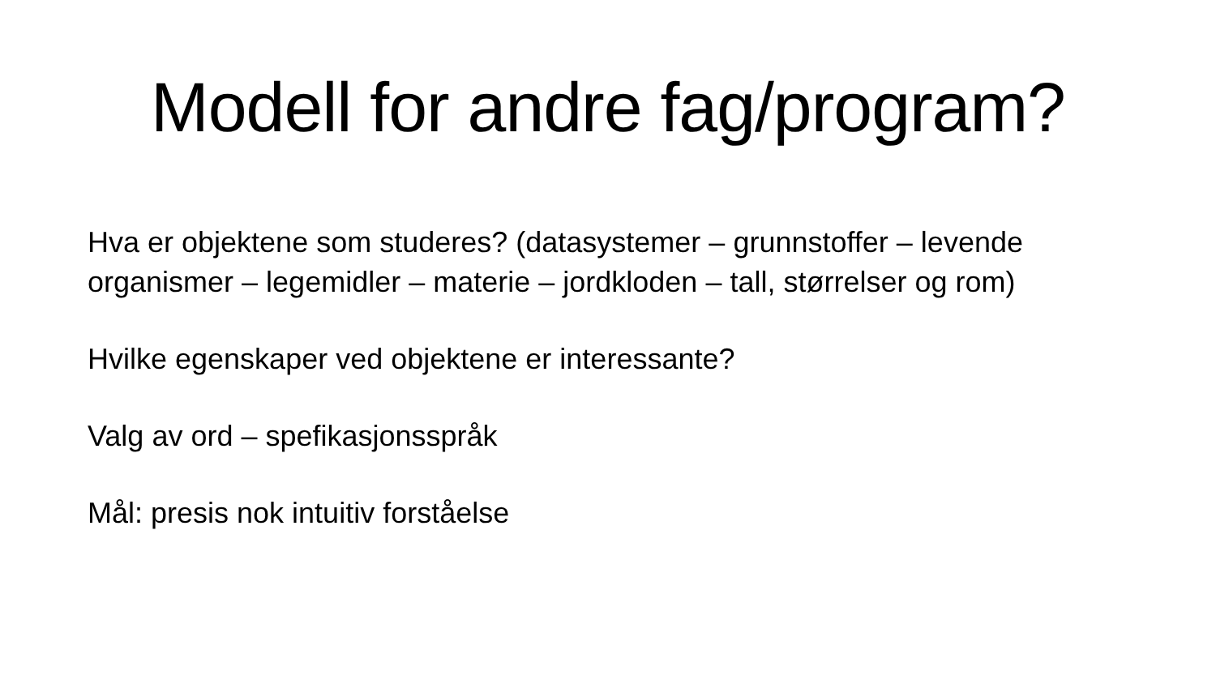Modell for andre fag/program?
Hva er objektene som studeres? (datasystemer – grunnstoffer – levende organismer – legemidler – materie – jordkloden – tall, størrelser og rom)
Hvilke egenskaper ved objektene er interessante?
Valg av ord – spefikasjonsspråk
Mål: presis nok intuitiv forståelse